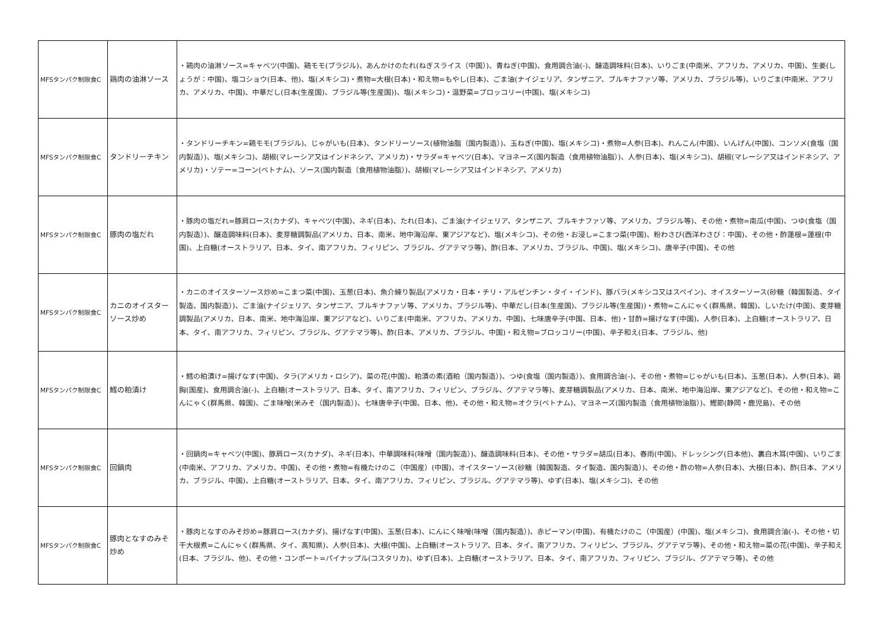| MFSタンパク制限食C | 鶏肉の油淋ソース | ・鶏肉の油淋ソース=キャベツ(中国)、鶏モモ(ブラジル)、あんかけのたれ(ねぎスライス（中国）)、青ねぎ(中国)、食用調合油(-)、醸造調味料(日本)、いりごま(中南米、アフリカ、アメリカ、中国)、生姜(しょうが：中国)、塩コショウ(日本、他)、塩(メキシコ)・煮物=大根(日本)・和え物=もやし(日本)、ごま油(ナイジェリア、タンザニア、ブルキナファソ等、アメリカ、ブラジル等)、いりごま(中南米、アフリカ、アメリカ、中国)、中華だし(日本(生産国)、ブラジル等(生産国))、塩(メキシコ)・温野菜=ブロッコリー(中国)、塩(メキシコ) |
| MFSタンパク制限食C | タンドリーチキン | ・タンドリーチキン=鶏モモ(ブラジル)、じゃがいも(日本)、タンドリーソース(植物油脂（国内製造）)、玉ねぎ(中国)、塩(メキシコ)・煮物=人参(日本)、れんこん(中国)、いんげん(中国)、コンソメ(食塩（国内製造）)、塩(メキシコ)、胡椒(マレーシア又はインドネシア、アメリカ)・サラダ=キャベツ(日本)、マヨネーズ(国内製造（食用植物油脂）)、人参(日本)、塩(メキシコ)、胡椒(マレーシア又はインドネシア、アメリカ)・ソテー=コーン(ベトナム)、ソース(国内製造（食用植物油脂）)、胡椒(マレーシア又はインドネシア、アメリカ) |
| MFSタンパク制限食C | 豚肉の塩だれ | ・豚肉の塩だれ=豚肩ロース(カナダ)、キャベツ(中国)、ネギ(日本)、たれ(日本)、ごま油(ナイジェリア、タンザニア、ブルキナファソ等、アメリカ、ブラジル等)、その他・煮物=南瓜(中国)、つゆ(食塩（国内製造）)、醸造調味料(日本)、麦芽糖調製品(アメリカ、日本、南米、地中海沿岸、東アジアなど)、塩(メキシコ)、その他・お浸し=こまつ菜(中国)、粉わさび(西洋わさび：中国)、その他・酢蓮根=蓮根(中国)、上白糖(オーストラリア、日本、タイ、南アフリカ、フィリピン、ブラジル、グアテマラ等)、酢(日本、アメリカ、ブラジル、中国)、塩(メキシコ)、唐辛子(中国)、その他 |
| MFSタンパク制限食C | カニのオイスターソース炒め | ・カニのオイスターソース炒め=こまつ菜(中国)、玉葱(日本)、魚介練り製品(アメリカ・日本・チリ・アルゼンチン・タイ・インド)、豚バラ(メキシコ又はスペイン)、オイスターソース(砂糖（韓国製造、タイ製造、国内製造）)、ごま油(ナイジェリア、タンザニア、ブルキナファソ等、アメリカ、ブラジル等)、中華だし(日本(生産国)、ブラジル等(生産国))・煮物=こんにゃく(群馬県、韓国)、しいたけ(中国)、麦芽糖調製品(アメリカ、日本、南米、地中海沿岸、東アジアなど)、いりごま(中南米、アフリカ、アメリカ、中国)、七味唐辛子(中国、日本、他)・甘酢=揚げなす(中国)、人参(日本)、上白糖(オーストラリア、日本、タイ、南アフリカ、フィリピン、ブラジル、グアテマラ等)、酢(日本、アメリカ、ブラジル、中国)・和え物=ブロッコリー(中国)、辛子和え(日本、ブラジル、他) |
| MFSタンパク制限食C | 鱈の粕漬け | ・鱈の粕漬け=揚げなす(中国)、タラ(アメリカ・ロシア)、菜の花(中国)、粕漬の素(酒粕（国内製造）)、つゆ(食塩（国内製造）)、食用調合油(-)、その他・煮物=じゃがいも(日本)、玉葱(日本)、人参(日本)、鶏胸(国産)、食用調合油(-)、上白糖(オーストラリア、日本、タイ、南アフリカ、フィリピン、ブラジル、グアテマラ等)、麦芽糖調製品(アメリカ、日本、南米、地中海沿岸、東アジアなど)、その他・和え物=こんにゃく(群馬県、韓国)、ごま味噌(米みそ（国内製造）)、七味唐辛子(中国、日本、他)、その他・和え物=オクラ(ベトナム)、マヨネーズ(国内製造（食用植物油脂）)、鰹節(静岡・鹿児島)、その他 |
| MFSタンパク制限食C | 回鍋肉 | ・回鍋肉=キャベツ(中国)、豚肩ロース(カナダ)、ネギ(日本)、中華調味料(味噌（国内製造）)、醸造調味料(日本)、その他・サラダ=胡瓜(日本)、春雨(中国)、ドレッシング(日本他)、裏白木耳(中国)、いりごま(中南米、アフリカ、アメリカ、中国)、その他・煮物=有機たけのこ（中国産）(中国)、オイスターソース(砂糖（韓国製造、タイ製造、国内製造）)、その他・酢の物=人参(日本)、大根(日本)、酢(日本、アメリカ、ブラジル、中国)、上白糖(オーストラリア、日本、タイ、南アフリカ、フィリピン、ブラジル、グアテマラ等)、ゆず(日本)、塩(メキシコ)、その他 |
| MFSタンパク制限食C | 豚肉となすのみそ炒め | ・豚肉となすのみそ炒め=豚肩ロース(カナダ)、揚げなす(中国)、玉葱(日本)、にんにく味噌(味噌（国内製造）)、赤ピーマン(中国)、有機たけのこ（中国産）(中国)、塩(メキシコ)、食用調合油(-)、その他・切干大根煮=こんにゃく(群馬県、タイ、高知県)、人参(日本)、大根(中国)、上白糖(オーストラリア、日本、タイ、南アフリカ、フィリピン、ブラジル、グアテマラ等)、その他・和え物=菜の花(中国)、辛子和え(日本、ブラジル、他)、その他・コンポート=パイナップル(コスタリカ)、ゆず(日本)、上白糖(オーストラリア、日本、タイ、南アフリカ、フィリピン、ブラジル、グアテマラ等)、その他 |